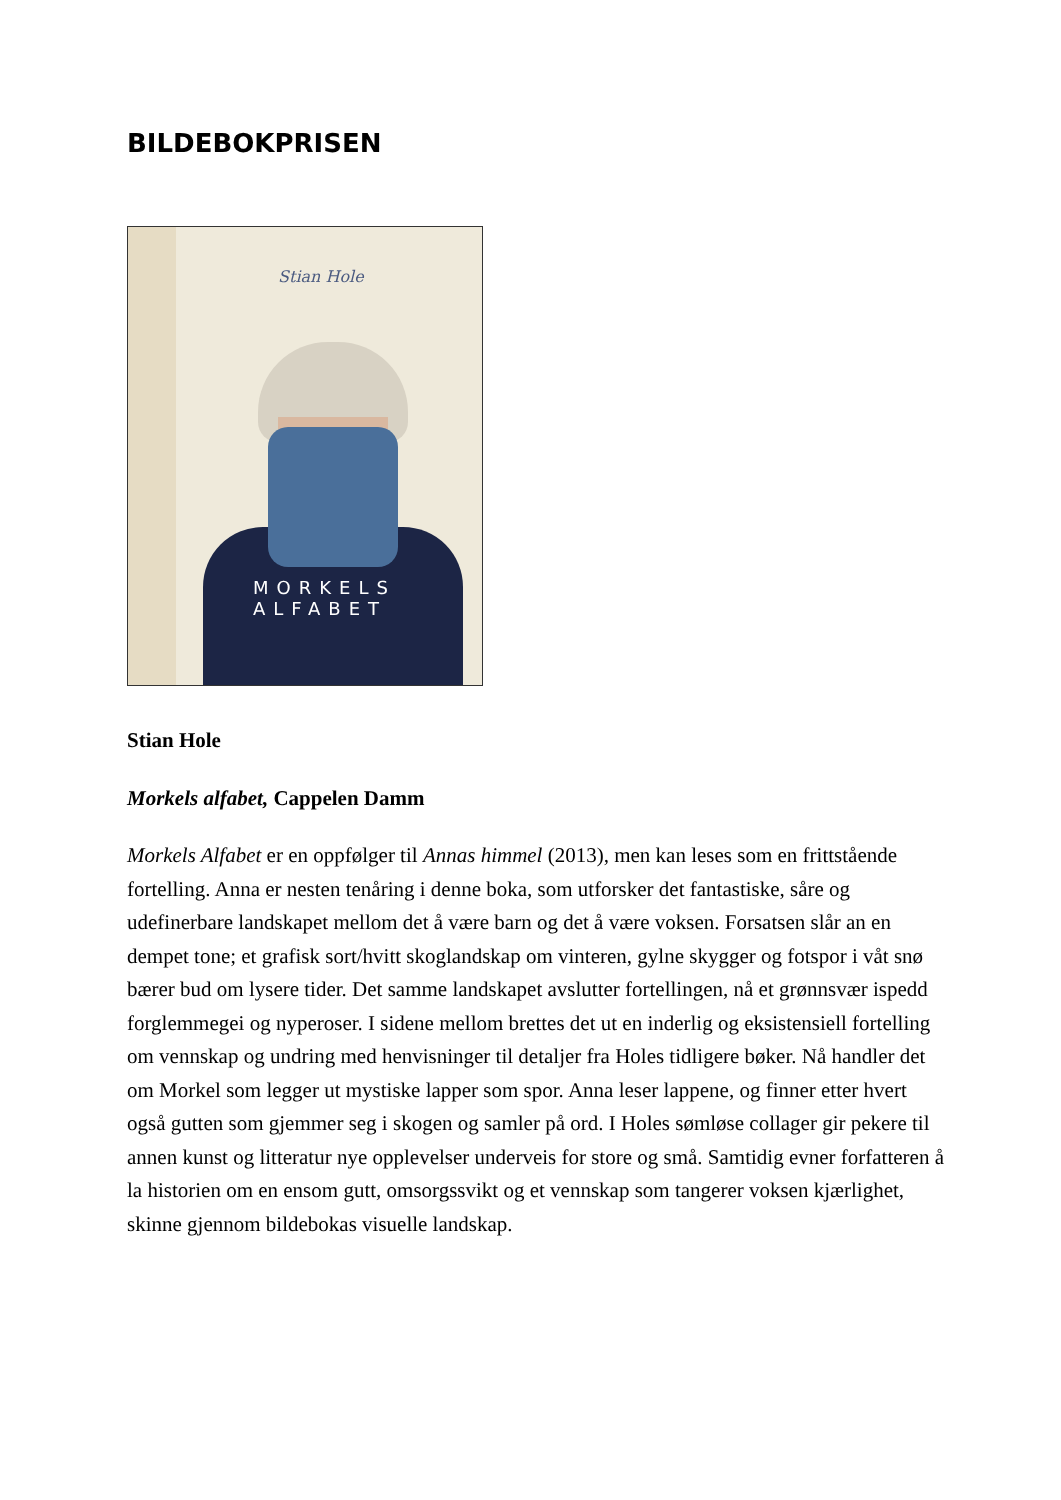BILDEBOKPRISEN
Stian Hole
MORKELS
ALFABET
Stian Hole
Morkels alfabet, Cappelen Damm
Morkels Alfabet er en oppfølger til Annas himmel (2013), men kan leses som en frittstående fortelling. Anna er nesten tenåring i denne boka, som utforsker det fantastiske, såre og udefinerbare landskapet mellom det å være barn og det å være voksen. Forsatsen slår an en dempet tone; et grafisk sort/hvitt skoglandskap om vinteren, gylne skygger og fotspor i våt snø bærer bud om lysere tider. Det samme landskapet avslutter fortellingen, nå et grønnsvær ispedd forglemmegei og nyperoser. I sidene mellom brettes det ut en inderlig og eksistensiell fortelling om vennskap og undring med henvisninger til detaljer fra Holes tidligere bøker. Nå handler det om Morkel som legger ut mystiske lapper som spor. Anna leser lappene, og finner etter hvert også gutten som gjemmer seg i skogen og samler på ord. I Holes sømløse collager gir pekere til annen kunst og litteratur nye opplevelser underveis for store og små. Samtidig evner forfatteren å la historien om en ensom gutt, omsorgssvikt og et vennskap som tangerer voksen kjærlighet, skinne gjennom bildebokas visuelle landskap.